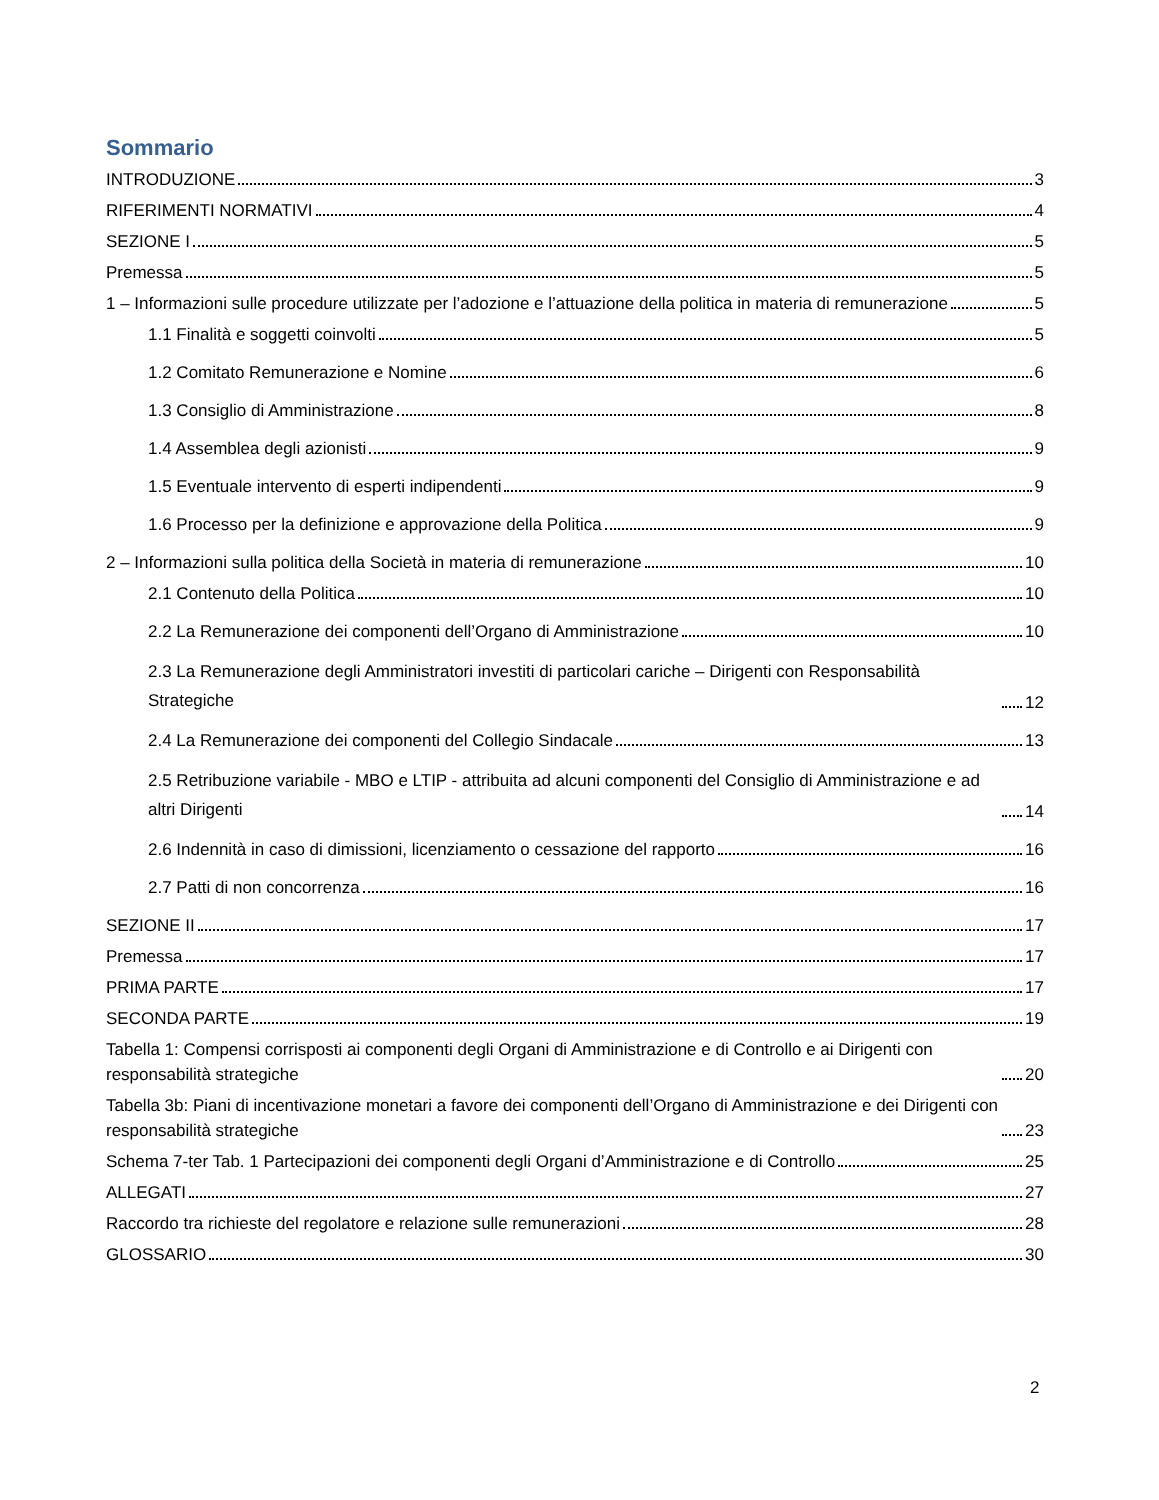Sommario
INTRODUZIONE 3
RIFERIMENTI NORMATIVI 4
SEZIONE I 5
Premessa 5
1 – Informazioni sulle procedure utilizzate per l’adozione e l’attuazione della politica in materia di remunerazione 5
1.1 Finalità e soggetti coinvolti 5
1.2 Comitato Remunerazione e Nomine 6
1.3 Consiglio di Amministrazione 8
1.4 Assemblea degli azionisti 9
1.5 Eventuale intervento di esperti indipendenti 9
1.6 Processo per la definizione e approvazione della Politica 9
2 – Informazioni sulla politica della Società in materia di remunerazione 10
2.1 Contenuto della Politica 10
2.2 La Remunerazione dei componenti dell’Organo di Amministrazione 10
2.3 La Remunerazione degli Amministratori investiti di particolari cariche – Dirigenti con Responsabilità Strategiche 12
2.4 La Remunerazione dei componenti del Collegio Sindacale 13
2.5 Retribuzione variabile - MBO e LTIP - attribuita ad alcuni componenti del Consiglio di Amministrazione e ad altri Dirigenti 14
2.6 Indennità in caso di dimissioni, licenziamento o cessazione del rapporto 16
2.7 Patti di non concorrenza 16
SEZIONE II 17
Premessa 17
PRIMA PARTE 17
SECONDA PARTE 19
Tabella 1: Compensi corrisposti ai componenti degli Organi di Amministrazione e di Controllo e ai Dirigenti con responsabilità strategiche 20
Tabella 3b: Piani di incentivazione monetari a favore dei componenti dell’Organo di Amministrazione e dei Dirigenti con responsabilità strategiche 23
Schema 7-ter Tab. 1 Partecipazioni dei componenti degli Organi d’Amministrazione e di Controllo 25
ALLEGATI 27
Raccordo tra richieste del regolatore e relazione sulle remunerazioni 28
GLOSSARIO 30
2